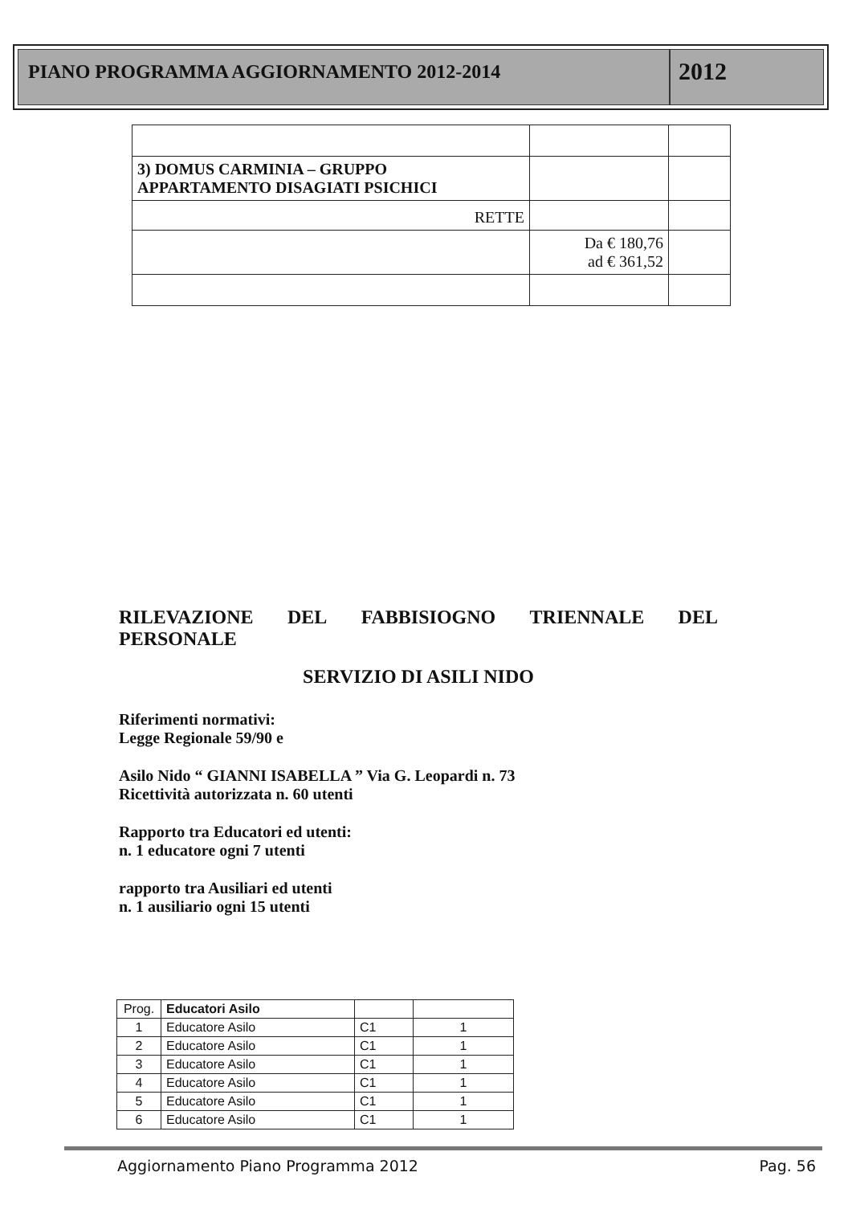PIANO PROGRAMMA AGGIORNAMENTO 2012-2014
2012
| 3) DOMUS CARMINIA – GRUPPO APPARTAMENTO DISAGIATI PSICHICI | | |
| RETTE | | |
| | Da € 180,76 ad € 361,52 | |
RILEVAZIONE DEL FABBISIOGNO TRIENNALE DEL PERSONALE
SERVIZIO DI ASILI NIDO
Riferimenti normativi:
Legge Regionale 59/90 e
Asilo Nido “ GIANNI ISABELLA ” Via G. Leopardi n. 73
Ricettività autorizzata n. 60 utenti
Rapporto tra Educatori ed utenti:
n. 1 educatore ogni 7 utenti
rapporto tra Ausiliari ed utenti
n. 1 ausiliario ogni 15 utenti
| Prog. | Educatori Asilo | | |
| 1 | Educatore Asilo | C1 | 1 |
| 2 | Educatore Asilo | C1 | 1 |
| 3 | Educatore Asilo | C1 | 1 |
| 4 | Educatore Asilo | C1 | 1 |
| 5 | Educatore Asilo | C1 | 1 |
| 6 | Educatore Asilo | C1 | 1 |
Aggiornamento Piano Programma 2012 Pag. 56